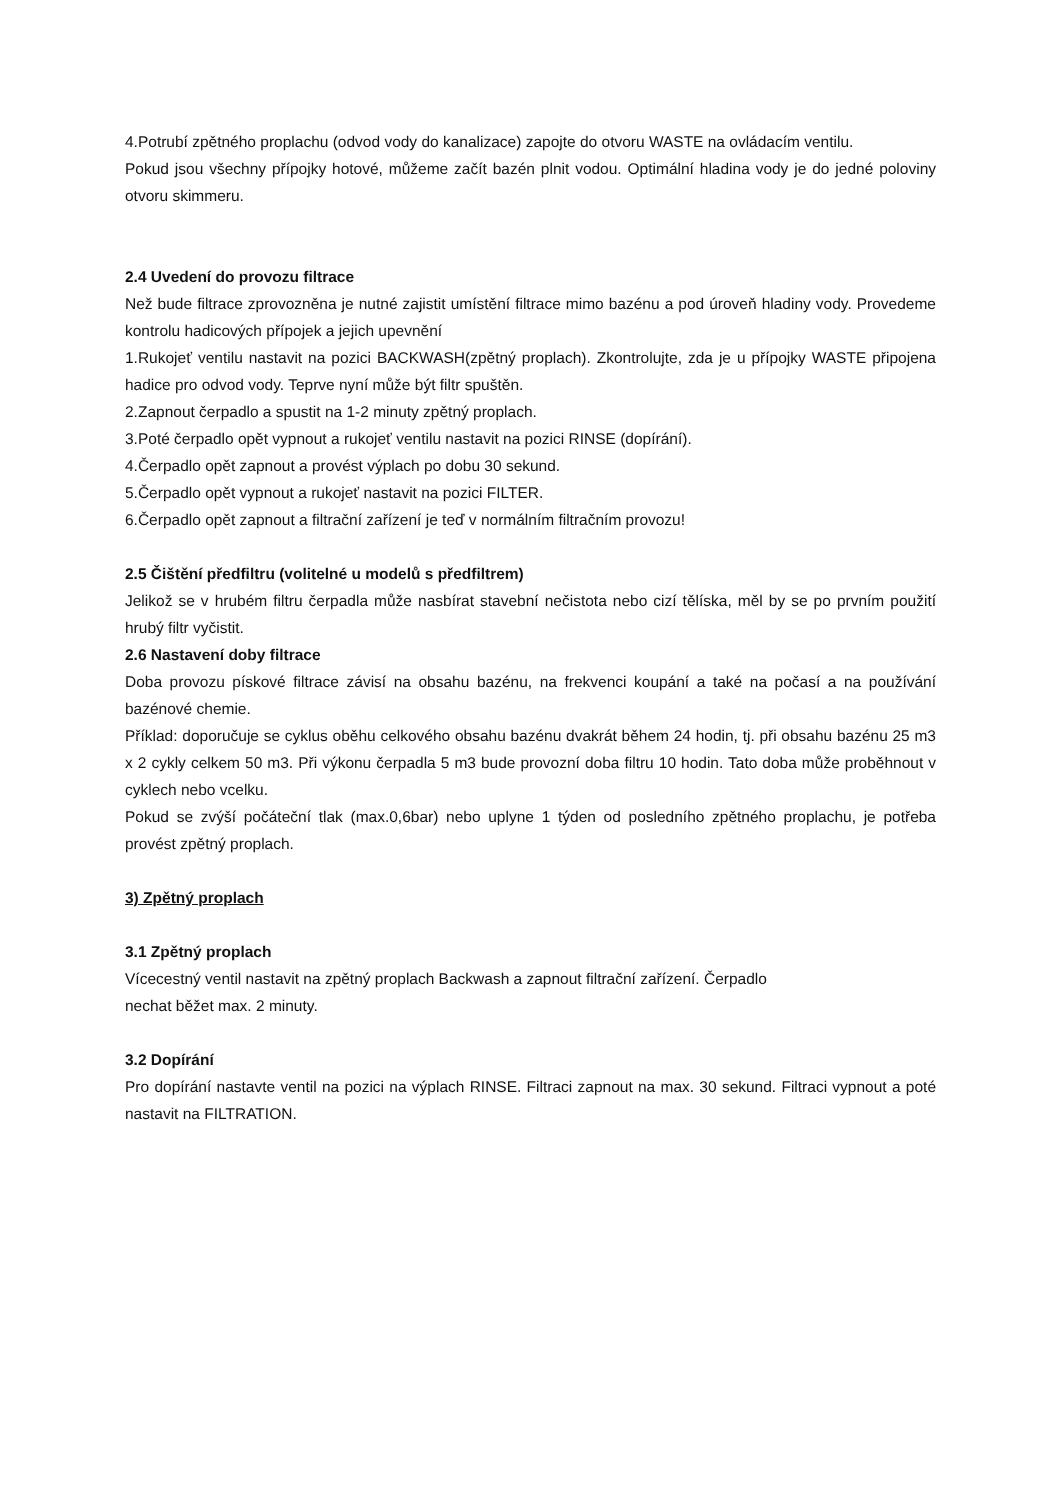4.Potrubí zpětného proplachu (odvod vody do kanalizace) zapojte do otvoru WASTE na ovládacím ventilu.
Pokud jsou všechny přípojky hotové, můžeme začít bazén plnit vodou. Optimální hladina vody je do jedné poloviny otvoru skimmeru.
2.4 Uvedení do provozu filtrace
Než bude filtrace zprovozněna je nutné zajistit umístění filtrace mimo bazénu a pod úroveň hladiny vody. Provedeme kontrolu hadicových přípojek a jejich upevnění
1.Rukojeť ventilu nastavit na pozici BACKWASH(zpětný proplach). Zkontrolujte, zda je u přípojky WASTE připojena hadice pro odvod vody. Teprve nyní může být filtr spuštěn.
2.Zapnout čerpadlo a spustit na 1-2 minuty zpětný proplach.
3.Poté čerpadlo opět vypnout a rukojeť ventilu nastavit na pozici RINSE (dopírání).
4.Čerpadlo opět zapnout a provést výplach po dobu 30 sekund.
5.Čerpadlo opět vypnout a rukojeť nastavit na pozici FILTER.
6.Čerpadlo opět zapnout a filtrační zařízení je teď v normálním filtračním provozu!
2.5 Čištění předfiltru (volitelné u modelů s předfiltrem)
Jelikož se v hrubém filtru čerpadla může nasbírat stavební nečistota nebo cizí tělíska, měl by se po prvním použití hrubý filtr vyčistit.
2.6 Nastavení doby filtrace
Doba provozu pískové filtrace závisí na obsahu bazénu, na frekvenci koupání a také na počasí a na používání bazénové chemie.
Příklad: doporučuje se cyklus oběhu celkového obsahu bazénu dvakrát během 24 hodin, tj. při obsahu bazénu 25 m3 x 2 cykly celkem 50 m3. Při výkonu čerpadla 5 m3 bude provozní doba filtru 10 hodin. Tato doba může proběhnout v cyklech nebo vcelku.
Pokud se zvýší počáteční tlak (max.0,6bar) nebo uplyne 1 týden od posledního zpětného proplachu, je potřeba provést zpětný proplach.
3) Zpětný proplach
3.1 Zpětný proplach
Vícecestný ventil nastavit na zpětný proplach Backwash a zapnout filtrační zařízení. Čerpadlo
nechat běžet max. 2 minuty.
3.2 Dopírání
Pro dopírání nastavte ventil na pozici na výplach RINSE. Filtraci zapnout na max. 30 sekund. Filtraci vypnout a poté nastavit na FILTRATION.